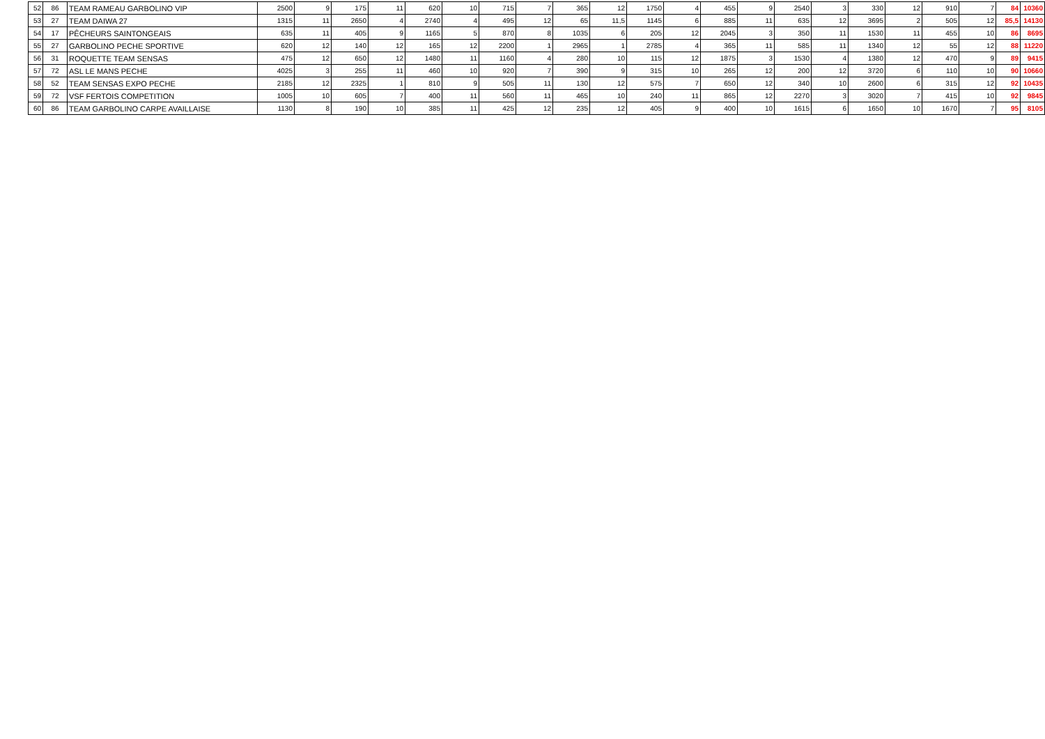| 52 | 86 | TEAM RAMEAU GARBOLINO VIP | 2500 | 9 | 175 | 11 | 620 | 10 | 715 | 7 | 365 | 12 | 1750 | 4 | 455 | 9 | 2540 | 3 | 330 | 12 | 910 | 7 | 84 | 10360 |
| 53 | 27 | TEAM DAIWA 27 | 1315 | 11 | 2650 | 4 | 2740 | 4 | 495 | 12 | 65 | 11,5 | 1145 | 6 | 885 | 11 | 635 | 12 | 3695 | 2 | 505 | 12 | 85,5 | 14130 |
| 54 | 17 | PÊCHEURS SAINTONGEAIS | 635 | 11 | 405 | 9 | 1165 | 5 | 870 | 8 | 1035 | 6 | 205 | 12 | 2045 | 3 | 350 | 11 | 1530 | 11 | 455 | 10 | 86 | 8695 |
| 55 | 27 | GARBOLINO PECHE SPORTIVE | 620 | 12 | 140 | 12 | 165 | 12 | 2200 | 1 | 2965 | 1 | 2785 | 4 | 365 | 11 | 585 | 11 | 1340 | 12 | 55 | 12 | 88 | 11220 |
| 56 | 31 | ROQUETTE TEAM SENSAS | 475 | 12 | 650 | 12 | 1480 | 11 | 1160 | 4 | 280 | 10 | 115 | 12 | 1875 | 3 | 1530 | 4 | 1380 | 12 | 470 | 9 | 89 | 9415 |
| 57 | 72 | ASL LE MANS PECHE | 4025 | 3 | 255 | 11 | 460 | 10 | 920 | 7 | 390 | 9 | 315 | 10 | 265 | 12 | 200 | 12 | 3720 | 6 | 110 | 10 | 90 | 10660 |
| 58 | 52 | TEAM SENSAS EXPO PECHE | 2185 | 12 | 2325 | 1 | 810 | 9 | 505 | 11 | 130 | 12 | 575 | 7 | 650 | 12 | 340 | 10 | 2600 | 6 | 315 | 12 | 92 | 10435 |
| 59 | 72 | VSF FERTOIS COMPETITION | 1005 | 10 | 605 | 7 | 400 | 11 | 560 | 11 | 465 | 10 | 240 | 11 | 865 | 12 | 2270 | 3 | 3020 | 7 | 415 | 10 | 92 | 9845 |
| 60 | 86 | TEAM GARBOLINO CARPE AVAILLAISE | 1130 | 8 | 190 | 10 | 385 | 11 | 425 | 12 | 235 | 12 | 405 | 9 | 400 | 10 | 1615 | 6 | 1650 | 10 | 1670 | 7 | 95 | 8105 |